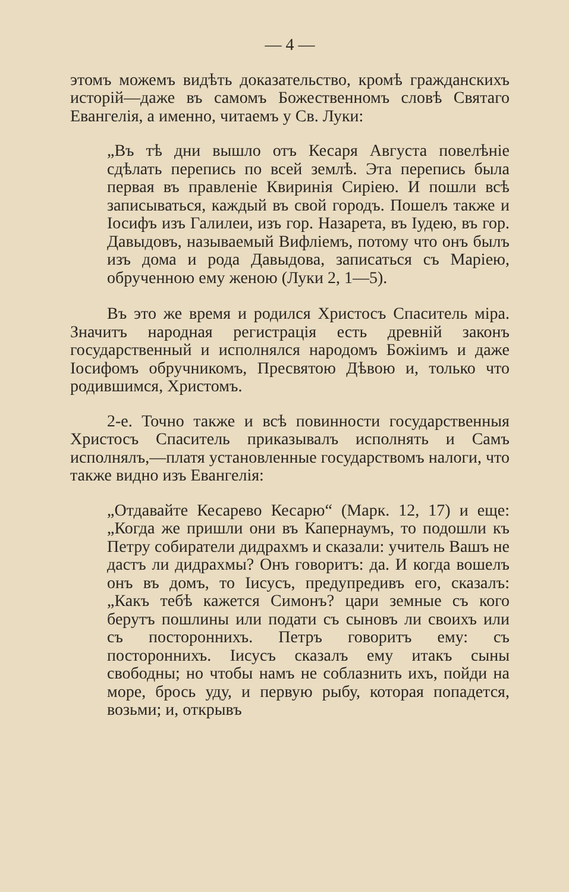— 4 —
этомъ можемъ видѣть доказательство, кромѣ гражданскихъ исторій—даже въ самомъ Божественномъ словѣ Святаго Евангелія, а именно, читаемъ у Св. Луки:
„Въ тѣ дни вышло отъ Кесаря Августа повелѣніе сдѣлать перепись по всей землѣ. Эта перепись была первая въ правленіе Квиринія Сиріею. И пошли всѣ записываться, каждый въ свой городъ. Пошелъ также и Іосифъ изъ Галилеи, изъ гор. Назарета, въ Іудею, въ гор. Давыдовъ, называемый Вифліемъ, потому что онъ былъ изъ дома и рода Давыдова, записаться съ Маріею, обрученною ему женою (Луки 2, 1—5).
Въ это же время и родился Христосъ Спаситель міра. Значитъ народная регистрація есть древній законъ государственный и исполнялся народомъ Божіимъ и даже Іосифомъ обручникомъ, Пресвятою Дѣвою и, только что родившимся, Христомъ.
2-е. Точно также и всѣ повинности государственныя Христосъ Спаситель приказывалъ исполнять и Самъ исполнялъ,—платя установленные государствомъ налоги, что также видно изъ Евангелія:
„Отдавайте Кесарево Кесарю“ (Марк. 12, 17) и еще: „Когда же пришли они въ Капернаумъ, то подошли къ Петру собиратели дидрахмъ и сказали: учитель Вашъ не дастъ ли дидрахмы? Онъ говоритъ: да. И когда вошелъ онъ въ домъ, то Іисусъ, предупредивъ его, сказалъ: „Какъ тебѣ кажется Симонъ? цари земные съ кого берутъ пошлины или подати съ сыновъ ли своихъ или съ постороннихъ. Петръ говоритъ ему: съ постороннихъ. Іисусъ сказалъ ему итакъ сыны свободны; но чтобы намъ не соблазнить ихъ, пойди на море, брось уду, и первую рыбу, которая попадется, возьми; и, открывъ